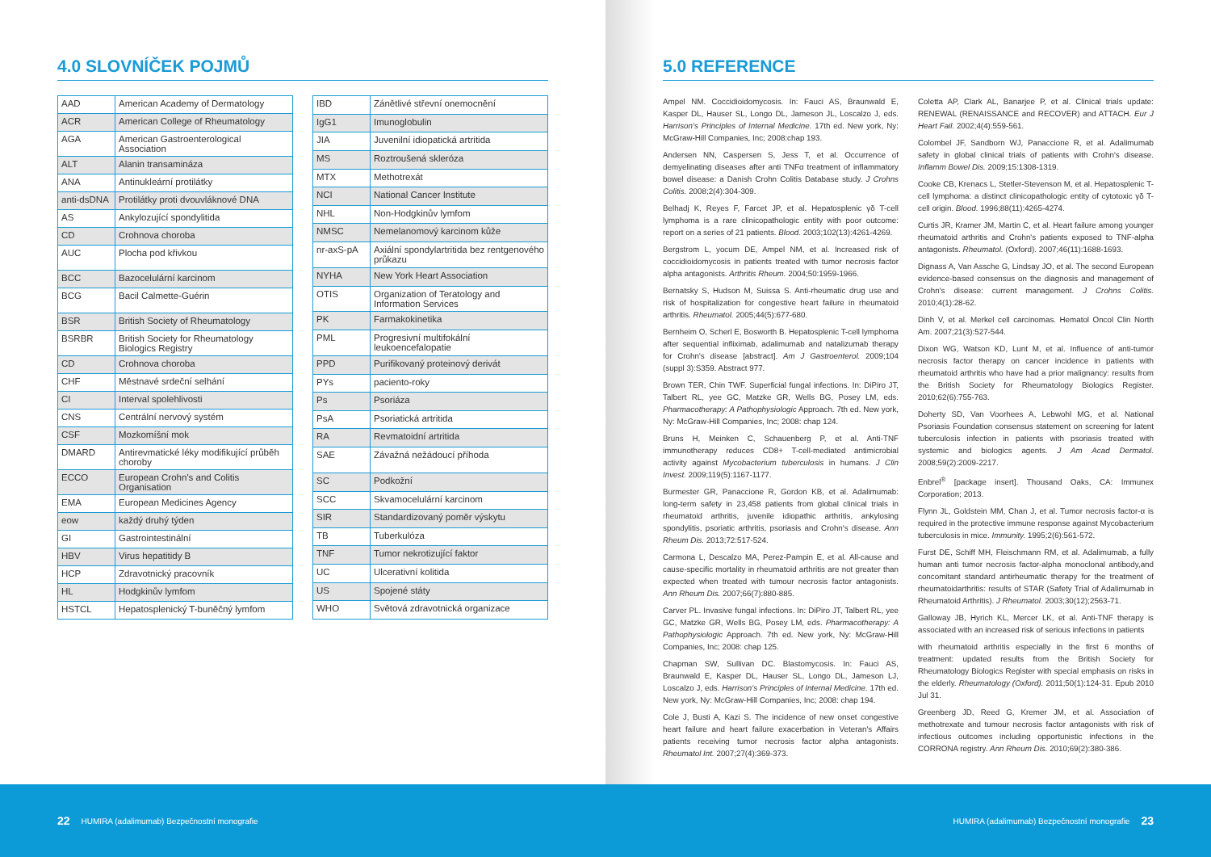4.0 SLOVNÍČEK POJMŮ
| AAD | American Academy of Dermatology |
| ACR | American College of Rheumatology |
| AGA | American Gastroenterological Association |
| ALT | Alanin transamináza |
| ANA | Antinukleární protilátky |
| anti-dsDNA | Protilátky proti dvouvláknové DNA |
| AS | Ankylozující spondylitida |
| CD | Crohnova choroba |
| AUC | Plocha pod křivkou |
| BCC | Bazocelulární karcinom |
| BCG | Bacil Calmette-Guérin |
| BSR | British Society of Rheumatology |
| BSRBR | British Society for Rheumatology Biologics Registry |
| CD | Crohnova choroba |
| CHF | Městnavé srdeční selhání |
| CI | Interval spolehlivosti |
| CNS | Centrální nervový systém |
| CSF | Mozkomíšní mok |
| DMARD | Antirevmatické léky modifikující průběh choroby |
| ECCO | European Crohn's and Colitis Organisation |
| EMA | European Medicines Agency |
| eow | každý druhý týden |
| GI | Gastrointestinální |
| HBV | Virus hepatitidy B |
| HCP | Zdravotnický pracovník |
| HL | Hodgkinův lymfom |
| HSTCL | Hepatosplenický T-buněčný lymfom |
| IBD | Zánětlivé střevní onemocnění |
| IgG1 | Imunoglobulin |
| JIA | Juvenilní idiopatická artritida |
| MS | Roztroušená skleróza |
| MTX | Methotrexát |
| NCI | National Cancer Institute |
| NHL | Non-Hodgkinův lymfom |
| NMSC | Nemelanomový karcinom kůže |
| nr-axS-pA | Axiální spondylartritida bez rentgenového průkazu |
| NYHA | New York Heart Association |
| OTIS | Organization of Teratology and Information Services |
| PK | Farmakokinetika |
| PML | Progresivní multifokální leukoencefalopatie |
| PPD | Purifikovaný proteinový derivát |
| PYs | paciento-roky |
| Ps | Psoriáza |
| PsA | Psoriatická artritida |
| RA | Revmatoidní artritida |
| SAE | Závažná nežádoucí příhoda |
| SC | Podkožní |
| SCC | Skvamocelulární karcinom |
| SIR | Standardizovaný poměr výskytu |
| TB | Tuberkulóza |
| TNF | Tumor nekrotizující faktor |
| UC | Ulcerativní kolitida |
| US | Spojené státy |
| WHO | Světová zdravotnická organizace |
22 HUMIRA (adalimumab) Bezpečnostní monografie
5.0 REFERENCE
Ampel NM. Coccidioidomycosis. In: Fauci AS, Braunwald E, Kasper DL, Hauser SL, Longo DL, Jameson JL, Loscalzo J, eds. Harrison's Principles of Internal Medicine. 17th ed. New york, Ny: McGraw-Hill Companies, Inc; 2008:chap 193.
Andersen NN, Caspersen S, Jess T, et al. Occurrence of demyelinating diseases after anti TNFα treatment of inflammatory bowel disease: a Danish Crohn Colitis Database study. J Crohns Colitis. 2008;2(4):304-309.
Belhadj K, Reyes F, Farcet JP, et al. Hepatosplenic γδ T-cell lymphoma is a rare clinicopathologic entity with poor outcome: report on a series of 21 patients. Blood. 2003;102(13):4261-4269.
Bergstrom L, yocum DE, Ampel NM, et al. Increased risk of coccidioidomycosis in patients treated with tumor necrosis factor alpha antagonists. Arthritis Rheum. 2004;50:1959-1966.
Bernatsky S, Hudson M, Suissa S. Anti-rheumatic drug use and risk of hospitalization for congestive heart failure in rheumatoid arthritis. Rheumatol. 2005;44(5):677-680.
Bernheim O, Scherl E, Bosworth B. Hepatosplenic T-cell lymphoma after sequential infliximab, adalimumab and natalizumab therapy for Crohn's disease [abstract]. Am J Gastroenterol. 2009;104 (suppl 3):S359. Abstract 977.
Brown TER, Chin TWF. Superficial fungal infections. In: DiPiro JT, Talbert RL, yee GC, Matzke GR, Wells BG, Posey LM, eds. Pharmacotherapy: A Pathophysiologic Approach. 7th ed. New york, Ny: McGraw-Hill Companies, Inc; 2008: chap 124.
Bruns H, Meinken C, Schauenberg P, et al. Anti-TNF immunotherapy reduces CD8+ T-cell-mediated antimicrobial activity against Mycobacterium tuberculosis in humans. J Clin Invest. 2009;119(5):1167-1177.
Burmester GR, Panaccione R, Gordon KB, et al. Adalimumab: long-term safety in 23,458 patients from global clinical trials in rheumatoid arthritis, juvenile idiopathic arthritis, ankylosing spondylitis, psoriatic arthritis, psoriasis and Crohn's disease. Ann Rheum Dis. 2013;72:517-524.
Carmona L, Descalzo MA, Perez-Pampin E, et al. All-cause and cause-specific mortality in rheumatoid arthritis are not greater than expected when treated with tumour necrosis factor antagonists. Ann Rheum Dis. 2007;66(7):880-885.
Carver PL. Invasive fungal infections. In: DiPiro JT, Talbert RL, yee GC, Matzke GR, Wells BG, Posey LM, eds. Pharmacotherapy: A Pathophysiologic Approach. 7th ed. New york, Ny: McGraw-Hill Companies, Inc; 2008: chap 125.
Chapman SW, Sullivan DC. Blastomycosis. In: Fauci AS, Braunwald E, Kasper DL, Hauser SL, Longo DL, Jameson LJ, Loscalzo J, eds. Harrison's Principles of Internal Medicine. 17th ed. New york, Ny: McGraw-Hill Companies, Inc; 2008: chap 194.
Cole J, Busti A, Kazi S. The incidence of new onset congestive heart failure and heart failure exacerbation in Veteran's Affairs patients receiving tumor necrosis factor alpha antagonists. Rheumatol Int. 2007;27(4):369-373.
Coletta AP, Clark AL, Banarjee P, et al. Clinical trials update: RENEWAL (RENAISSANCE and RECOVER) and ATTACH. Eur J Heart Fail. 2002;4(4):559-561.
Colombel JF, Sandborn WJ, Panaccione R, et al. Adalimumab safety in global clinical trials of patients with Crohn's disease. Inflamm Bowel Dis. 2009;15:1308-1319.
Cooke CB, Krenacs L, Stetler-Stevenson M, et al. Hepatosplenic T-cell lymphoma: a distinct clinicopathologic entity of cytotoxic γδ T-cell origin. Blood. 1996;88(11):4265-4274.
Curtis JR, Kramer JM, Martin C, et al. Heart failure among younger rheumatoid arthritis and Crohn's patients exposed to TNF-alpha antagonists. Rheumatol. (Oxford). 2007;46(11):1688-1693.
Dignass A, Van Assche G, Lindsay JO, et al. The second European evidence-based consensus on the diagnosis and management of Crohn's disease: current management. J Crohns Colitis. 2010;4(1):28-62.
Dinh V, et al. Merkel cell carcinomas. Hematol Oncol Clin North Am. 2007;21(3):527-544.
Dixon WG, Watson KD, Lunt M, et al. Influence of anti-tumor necrosis factor therapy on cancer incidence in patients with rheumatoid arthritis who have had a prior malignancy: results from the British Society for Rheumatology Biologics Register. 2010;62(6):755-763.
Doherty SD, Van Voorhees A, Lebwohl MG, et al. National Psoriasis Foundation consensus statement on screening for latent tuberculosis infection in patients with psoriasis treated with systemic and biologics agents. J Am Acad Dermatol. 2008;59(2):2009-2217.
Enbrel<sup>®</sup> [package insert]. Thousand Oaks, CA: Immunex Corporation; 2013.
Flynn JL, Goldstein MM, Chan J, et al. Tumor necrosis factor-α is required in the protective immune response against Mycobacterium tuberculosis in mice. Immunity. 1995;2(6):561-572.
Furst DE, Schiff MH, Fleischmann RM, et al. Adalimumab, a fully human anti tumor necrosis factor-alpha monoclonal antibody,and concomitant standard antirheumatic therapy for the treatment of rheumatoidarthritis: results of STAR (Safety Trial of Adalimumab in Rheumatoid Arthritis). J Rheumatol. 2003;30(12);2563-71.
Galloway JB, Hyrich KL, Mercer LK, et al. Anti-TNF therapy is associated with an increased risk of serious infections in patients
with rheumatoid arthritis especially in the first 6 months of treatment: updated results from the British Society for Rheumatology Biologics Register with special emphasis on risks in the elderly. Rheumatology (Oxford). 2011;50(1):124-31. Epub 2010 Jul 31.
Greenberg JD, Reed G, Kremer JM, et al. Association of methotrexate and tumour necrosis factor antagonists with risk of infectious outcomes including opportunistic infections in the CORRONA registry. Ann Rheum Dis. 2010;69(2):380-386.
HUMIRA (adalimumab) Bezpečnostní monografie 23